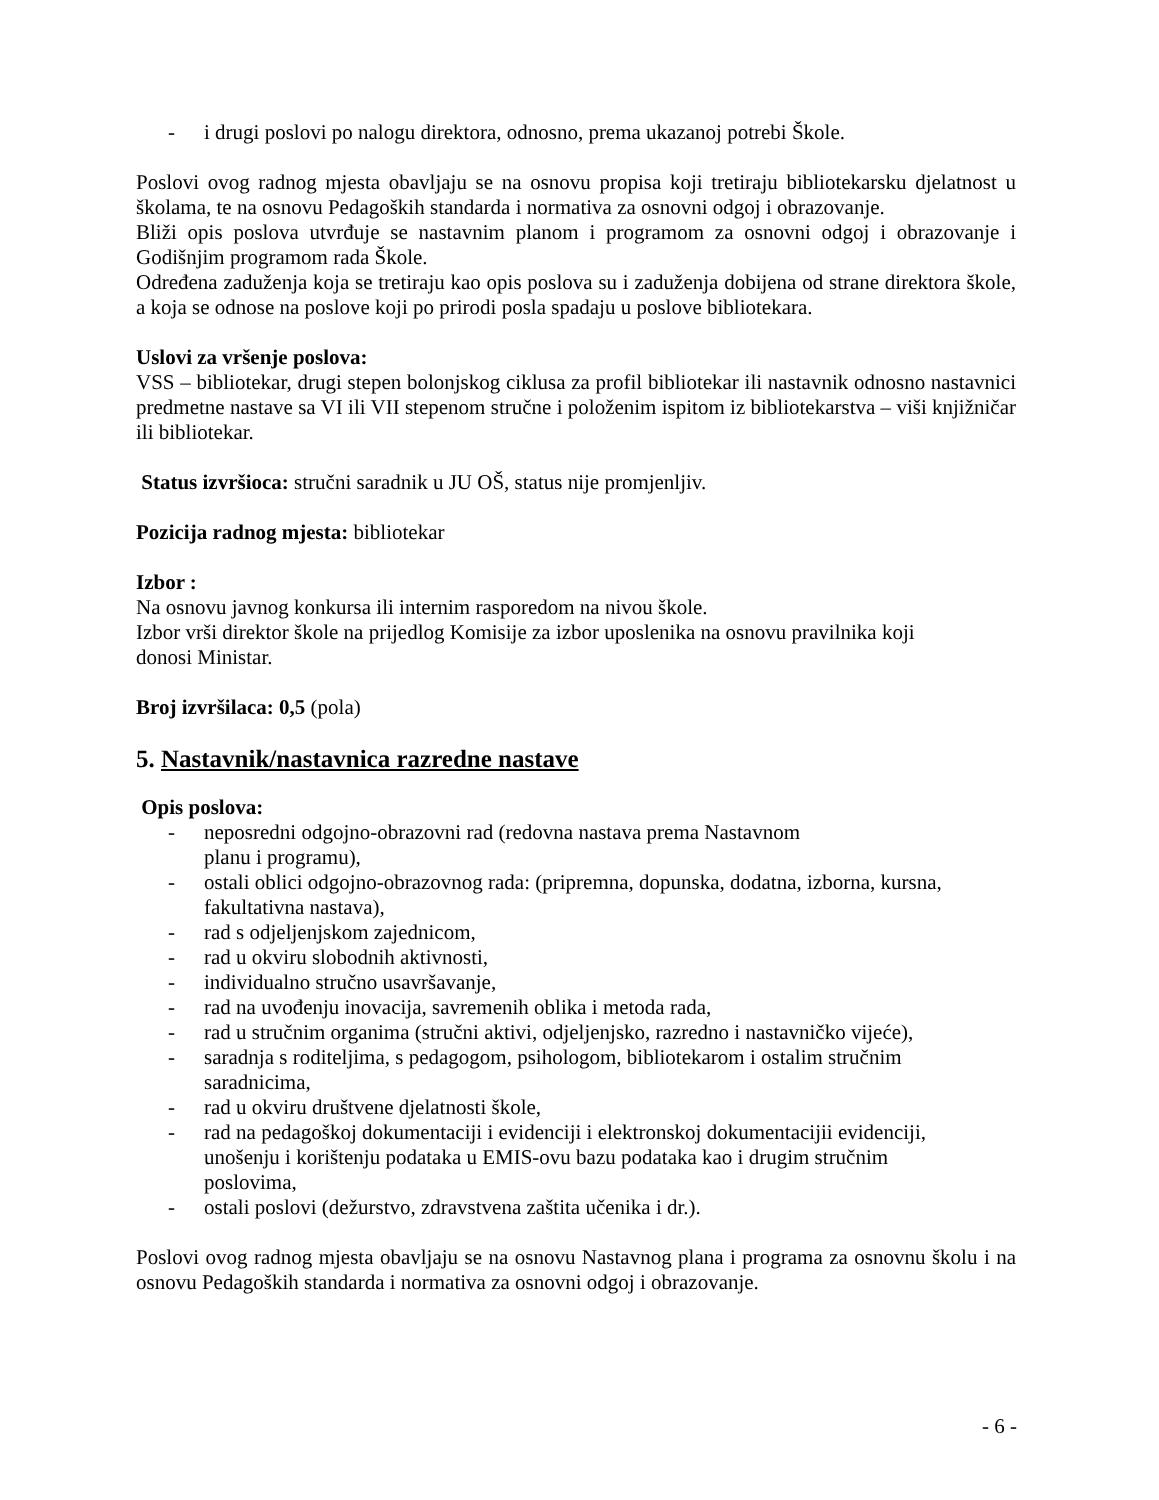- i drugi poslovi po nalogu direktora, odnosno, prema ukazanoj potrebi Škole.
Poslovi ovog radnog mjesta obavljaju se na osnovu propisa koji tretiraju bibliotekarsku djelatnost u školama, te na osnovu Pedagoških standarda i normativa za osnovni odgoj i obrazovanje.
Bliži opis poslova utvrđuje se nastavnim planom i programom za osnovni odgoj i obrazovanje i Godišnjim programom rada Škole.
Određena zaduženja koja se tretiraju kao opis poslova su i zaduženja dobijena od strane direktora škole, a koja se odnose na poslove koji po prirodi posla spadaju u poslove bibliotekara.
Uslovi za vršenje poslova:
VSS – bibliotekar, drugi stepen bolonjskog ciklusa za profil bibliotekar ili nastavnik odnosno nastavnici predmetne nastave sa VI ili VII stepenom stručne i položenim ispitom iz bibliotekarstva – viši knjižničar ili bibliotekar.
Status izvršioca: stručni saradnik u JU OŠ, status nije promjenljiv.
Pozicija radnog mjesta: bibliotekar
Izbor :
Na osnovu javnog konkursa ili internim rasporedom na nivou škole.
Izbor vrši direktor škole na prijedlog Komisije za izbor uposlenika na osnovu pravilnika koji
donosi Ministar.
Broj izvršilaca: 0,5 (pola)
5. Nastavnik/nastavnica razredne nastave
Opis poslova:
- neposredni odgojno-obrazovni rad (redovna nastava prema Nastavnom
planu i programu),
- ostali oblici odgojno-obrazovnog rada: (pripremna, dopunska, dodatna, izborna, kursna, fakultativna nastava),
- rad s odjeljenjskom zajednicom,
- rad u okviru slobodnih aktivnosti,
- individualno stručno usavršavanje,
- rad na uvođenju inovacija, savremenih oblika i metoda rada,
- rad u stručnim organima (stručni aktivi, odjeljenjsko, razredno i nastavničko vijeće),
- saradnja s roditeljima, s pedagogom, psihologom, bibliotekarom i ostalim stručnim
saradnicima,
- rad u okviru društvene djelatnosti škole,
- rad na pedagoškoj dokumentaciji i evidenciji i elektronskoj dokumentacijii evidenciji,
unošenju i korištenju podataka u EMIS-ovu bazu podataka kao i drugim stručnim
poslovima,
- ostali poslovi (dežurstvo, zdravstvena zaštita učenika i dr.).
Poslovi ovog radnog mjesta obavljaju se na osnovu Nastavnog plana i programa za osnovnu školu i na osnovu Pedagoških standarda i normativa za osnovni odgoj i obrazovanje.
- 6 -